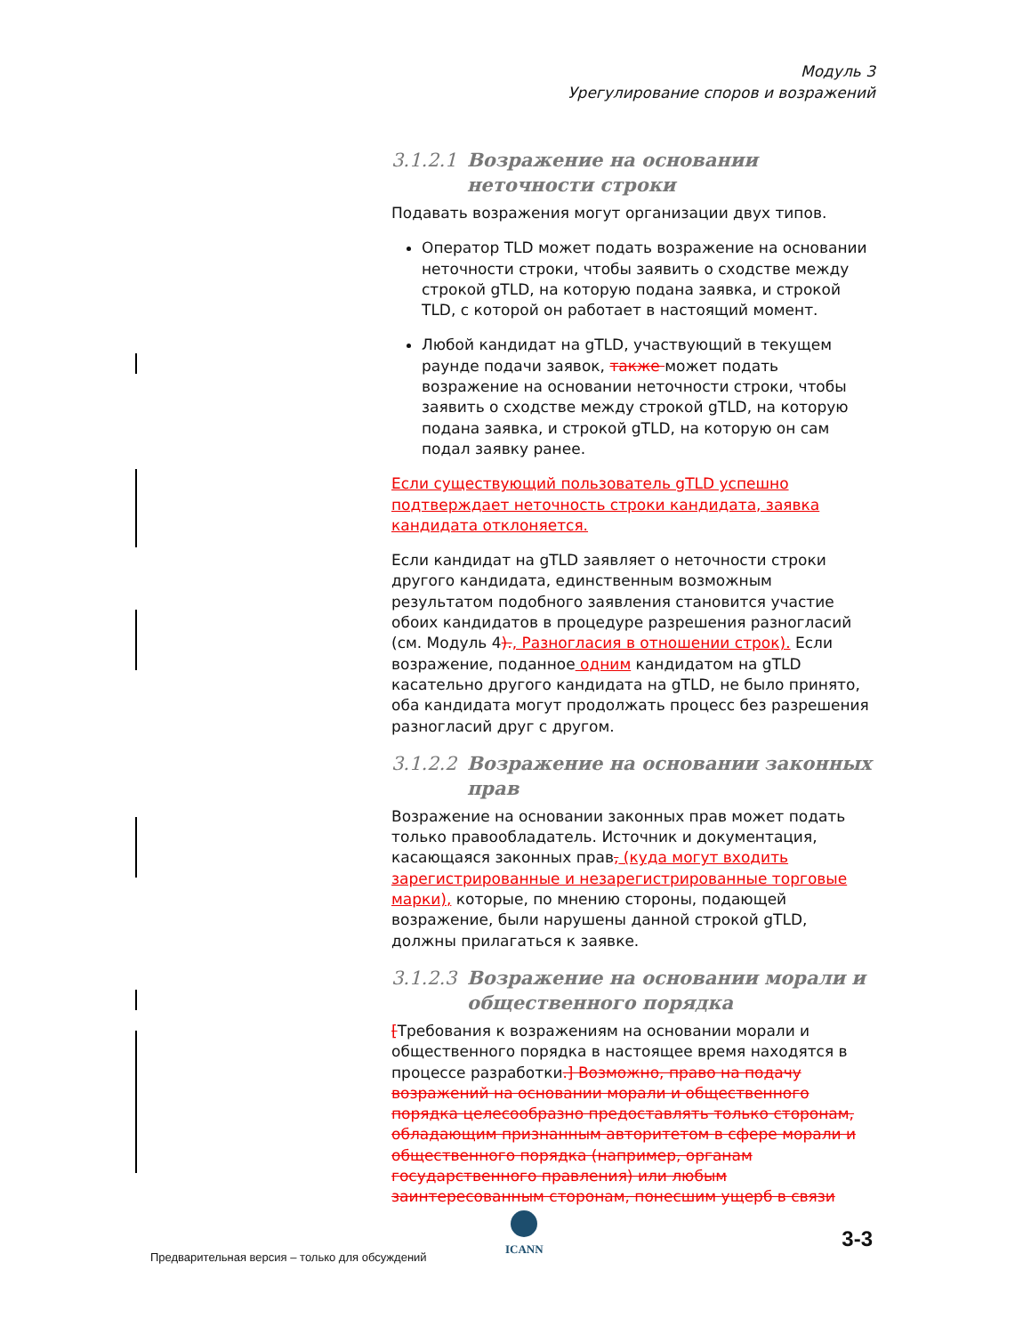Модуль 3
Урегулирование споров и возражений
3.1.2.1 Возражение на основании неточности строки
Подавать возражения могут организации двух типов.
Оператор TLD может подать возражение на основании неточности строки, чтобы заявить о сходстве между строкой gTLD, на которую подана заявка, и строкой TLD, с которой он работает в настоящий момент.
Любой кандидат на gTLD, участвующий в текущем раунде подачи заявок, также может подать возражение на основании неточности строки, чтобы заявить о сходстве между строкой gTLD, на которую подана заявка, и строкой gTLD, на которую он сам подал заявку ранее.
Если существующий пользователь gTLD успешно подтверждает неточность строки кандидата, заявка кандидата отклоняется.
Если кандидат на gTLD заявляет о неточности строки другого кандидата, единственным возможным результатом подобного заявления становится участие обоих кандидатов в процедуре разрешения разногласий (см. Модуль 4)., Разногласия в отношении строк). Если возражение, поданное одним кандидатом на gTLD касательно другого кандидата на gTLD, не было принято, оба кандидата могут продолжать процесс без разрешения разногласий друг с другом.
3.1.2.2 Возражение на основании законных прав
Возражение на основании законных прав может подать только правообладатель. Источник и документация, касающаяся законных прав, (куда могут входить зарегистрированные и незарегистрированные торговые марки), которые, по мнению стороны, подающей возражение, были нарушены данной строкой gTLD, должны прилагаться к заявке.
3.1.2.3 Возражение на основании морали и общественного порядка
[Требования к возражениям на основании морали и общественного порядка в настоящее время находятся в процессе разработки.] Возможно, право на подачу возражений на основании морали и общественного порядка целесообразно предоставлять только сторонам, обладающим признанным авторитетом в сфере морали и общественного порядка (например, органам государственного правления) или любым заинтересованным сторонам, понесшим ущерб в связи
Предварительная версия – только для обсуждений
ICANN 3-3